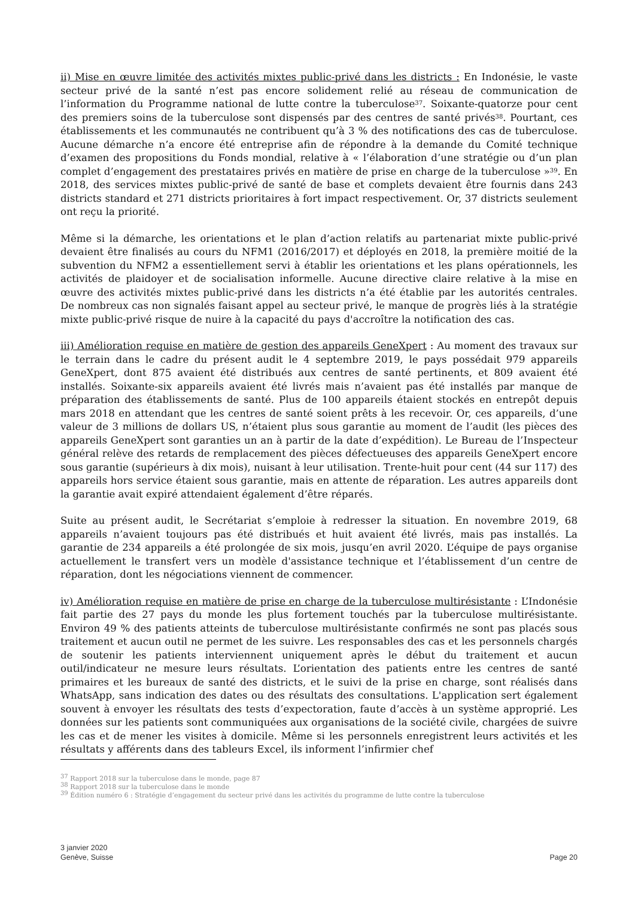ii) Mise en œuvre limitée des activités mixtes public-privé dans les districts : En Indonésie, le vaste secteur privé de la santé n’est pas encore solidement relié au réseau de communication de l’information du Programme national de lutte contre la tuberculose<sup>37</sup>. Soixante-quatorze pour cent des premiers soins de la tuberculose sont dispensés par des centres de santé privés<sup>38</sup>. Pourtant, ces établissements et les communautés ne contribuent qu’à 3 % des notifications des cas de tuberculose. Aucune démarche n’a encore été entreprise afin de répondre à la demande du Comité technique d’examen des propositions du Fonds mondial, relative à « l’élaboration d’une stratégie ou d’un plan complet d’engagement des prestataires privés en matière de prise en charge de la tuberculose »<sup>39</sup>. En 2018, des services mixtes public-privé de santé de base et complets devaient être fournis dans 243 districts standard et 271 districts prioritaires à fort impact respectivement. Or, 37 districts seulement ont reçu la priorité.
Même si la démarche, les orientations et le plan d’action relatifs au partenariat mixte public-privé devaient être finalisés au cours du NFM1 (2016/2017) et déployés en 2018, la première moitié de la subvention du NFM2 a essentiellement servi à établir les orientations et les plans opérationnels, les activités de plaidoyer et de socialisation informelle. Aucune directive claire relative à la mise en œuvre des activités mixtes public-privé dans les districts n’a été établie par les autorités centrales. De nombreux cas non signalés faisant appel au secteur privé, le manque de progrès liés à la stratégie mixte public-privé risque de nuire à la capacité du pays d'accroître la notification des cas.
iii) Amélioration requise en matière de gestion des appareils GeneXpert : Au moment des travaux sur le terrain dans le cadre du présent audit le 4 septembre 2019, le pays possédait 979 appareils GeneXpert, dont 875 avaient été distribués aux centres de santé pertinents, et 809 avaient été installés. Soixante-six appareils avaient été livrés mais n’avaient pas été installés par manque de préparation des établissements de santé. Plus de 100 appareils étaient stockés en entrepôt depuis mars 2018 en attendant que les centres de santé soient prêts à les recevoir. Or, ces appareils, d’une valeur de 3 millions de dollars US, n’étaient plus sous garantie au moment de l’audit (les pièces des appareils GeneXpert sont garanties un an à partir de la date d’expédition). Le Bureau de l’Inspecteur général relève des retards de remplacement des pièces défectueuses des appareils GeneXpert encore sous garantie (supérieurs à dix mois), nuisant à leur utilisation. Trente-huit pour cent (44 sur 117) des appareils hors service étaient sous garantie, mais en attente de réparation. Les autres appareils dont la garantie avait expiré attendaient également d’être réparés.
Suite au présent audit, le Secrétariat s’emploie à redresser la situation. En novembre 2019, 68 appareils n’avaient toujours pas été distribués et huit avaient été livrés, mais pas installés. La garantie de 234 appareils a été prolongée de six mois, jusqu’en avril 2020. L’équipe de pays organise actuellement le transfert vers un modèle d'assistance technique et l’établissement d’un centre de réparation, dont les négociations viennent de commencer.
iv) Amélioration requise en matière de prise en charge de la tuberculose multirésistante : L’Indonésie fait partie des 27 pays du monde les plus fortement touchés par la tuberculose multirésistante. Environ 49 % des patients atteints de tuberculose multirésistante confirmés ne sont pas placés sous traitement et aucun outil ne permet de les suivre. Les responsables des cas et les personnels chargés de soutenir les patients interviennent uniquement après le début du traitement et aucun outil/indicateur ne mesure leurs résultats. L’orientation des patients entre les centres de santé primaires et les bureaux de santé des districts, et le suivi de la prise en charge, sont réalisés dans WhatsApp, sans indication des dates ou des résultats des consultations. L'application sert également souvent à envoyer les résultats des tests d’expectoration, faute d’accès à un système approprié. Les données sur les patients sont communiquées aux organisations de la société civile, chargées de suivre les cas et de mener les visites à domicile. Même si les personnels enregistrent leurs activités et les résultats y afférents dans des tableurs Excel, ils informent l’infirmier chef
<sup>37</sup> Rapport 2018 sur la tuberculose dans le monde, page 87
<sup>38</sup> Rapport 2018 sur la tuberculose dans le monde
<sup>39</sup> Édition numéro 6 : Stratégie d’engagement du secteur privé dans les activités du programme de lutte contre la tuberculose
3 janvier 2020
Genève, Suisse
Page 20